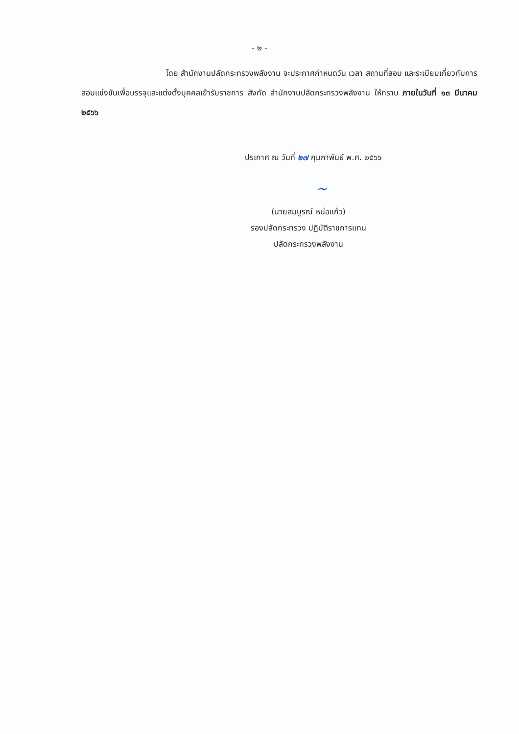- ๒ -
โดย สำนักงานปลัดกระทรวงพลังงาน จะประกาศกำหนดวัน เวลา สถานที่สอบ และระเบียบเกี่ยวกับการสอบแข่งขันเพื่อบรรจุและแต่งตั้งบุคคลเข้ารับราชการ สังกัด สำนักงานปลัดกระทรวงพลังงาน ให้ทราบ ภายในวันที่ ๑๓ มีนาคม ๒๕๖๖
ประกาศ ณ วันที่ ๒๗ กุมภาพันธ์ พ.ศ. ๒๕๖๖
~
(นายสมบูรณ์ หน่อแก้ว)
รองปลัดกระทรวง ปฏิบัติราชการแทน
ปลัดกระทรวงพลังงาน